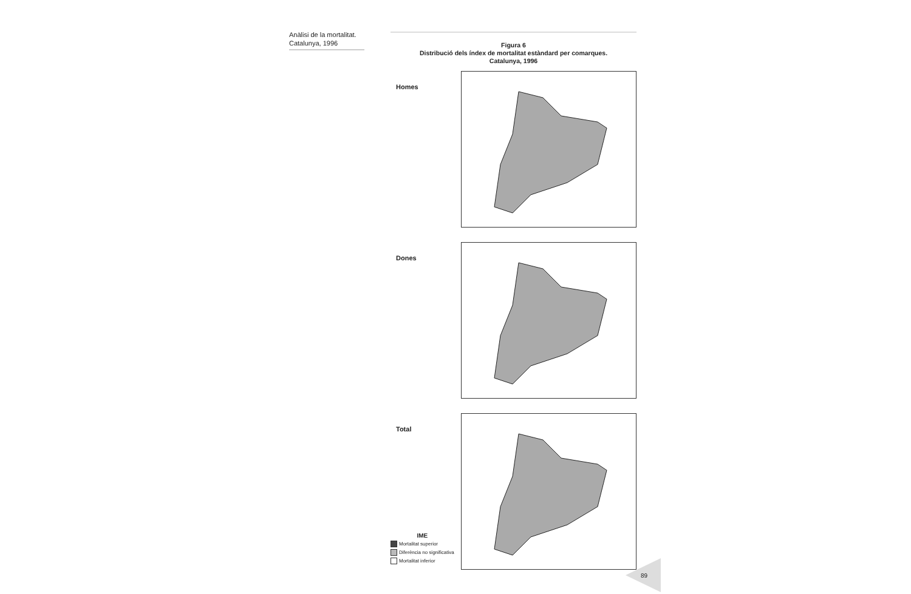Anàlisi de la mortalitat.
Catalunya, 1996
Figura 6
Distribució dels índex de mortalitat estàndard per comarques.
Catalunya, 1996
Homes
Dones
Total
IME
Mortalitat superior
Diferència no significativa
Mortalitat inferior
89